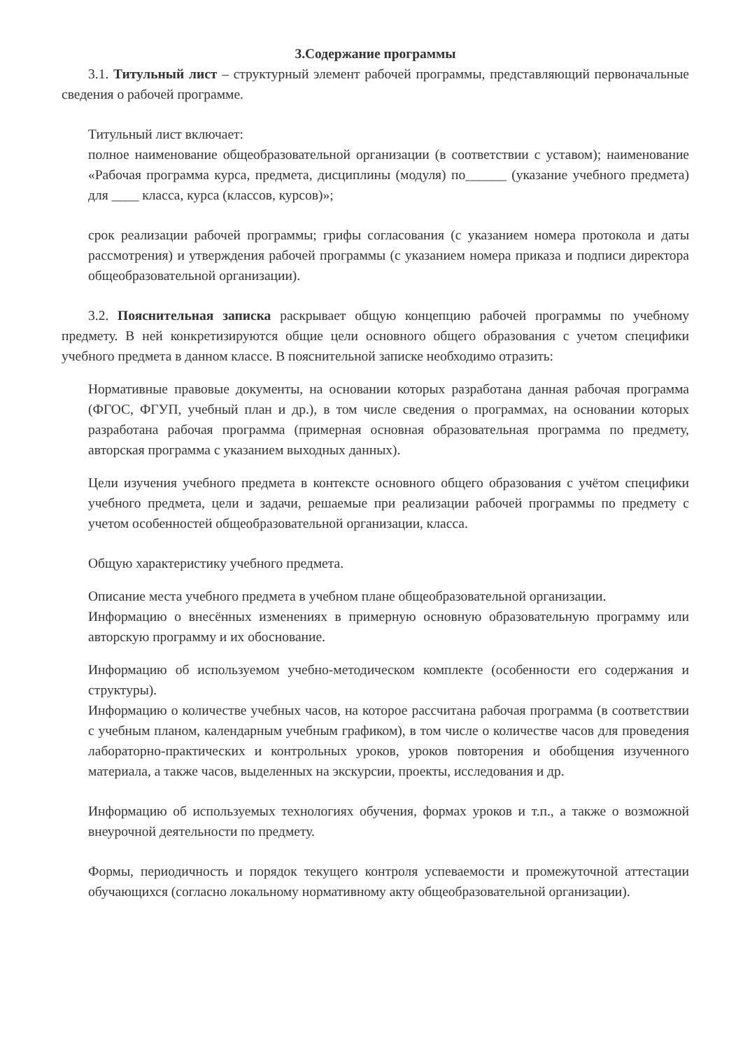3.Содержание программы
3.1. Титульный лист – структурный элемент рабочей программы, представляющий первоначальные сведения о рабочей программе.
Титульный лист включает:
полное наименование общеобразовательной организации (в соответствии с уставом); наименование «Рабочая программа курса, предмета, дисциплины (модуля) по______ (указание учебного предмета) для ____ класса, курса (классов, курсов)»;
срок реализации рабочей программы; грифы согласования (с указанием номера протокола и даты рассмотрения) и утверждения рабочей программы (с указанием номера приказа и подписи директора общеобразовательной организации).
3.2. Пояснительная записка раскрывает общую концепцию рабочей программы по учебному предмету. В ней конкретизируются общие цели основного общего образования с учетом специфики учебного предмета в данном классе. В пояснительной записке необходимо отразить:
Нормативные правовые документы, на основании которых разработана данная рабочая программа (ФГОС, ФГУП, учебный план и др.), в том числе сведения о программах, на основании которых разработана рабочая программа (примерная основная образовательная программа по предмету, авторская программа с указанием выходных данных).
Цели изучения учебного предмета в контексте основного общего образования с учётом специфики учебного предмета, цели и задачи, решаемые при реализации рабочей программы по предмету с учетом особенностей общеобразовательной организации, класса.
Общую характеристику учебного предмета.
Описание места учебного предмета в учебном плане общеобразовательной организации.
Информацию о внесённых изменениях в примерную основную образовательную программу или авторскую программу и их обоснование.
Информацию об используемом учебно-методическом комплекте (особенности его содержания и структуры).
Информацию о количестве учебных часов, на которое рассчитана рабочая программа (в соответствии с учебным планом, календарным учебным графиком), в том числе о количестве часов для проведения лабораторно-практических и контрольных уроков, уроков повторения и обобщения изученного материала, а также часов, выделенных на экскурсии, проекты, исследования и др.
Информацию об используемых технологиях обучения, формах уроков и т.п., а также о возможной внеурочной деятельности по предмету.
Формы, периодичность и порядок текущего контроля успеваемости и промежуточной аттестации обучающихся (согласно локальному нормативному акту общеобразовательной организации).